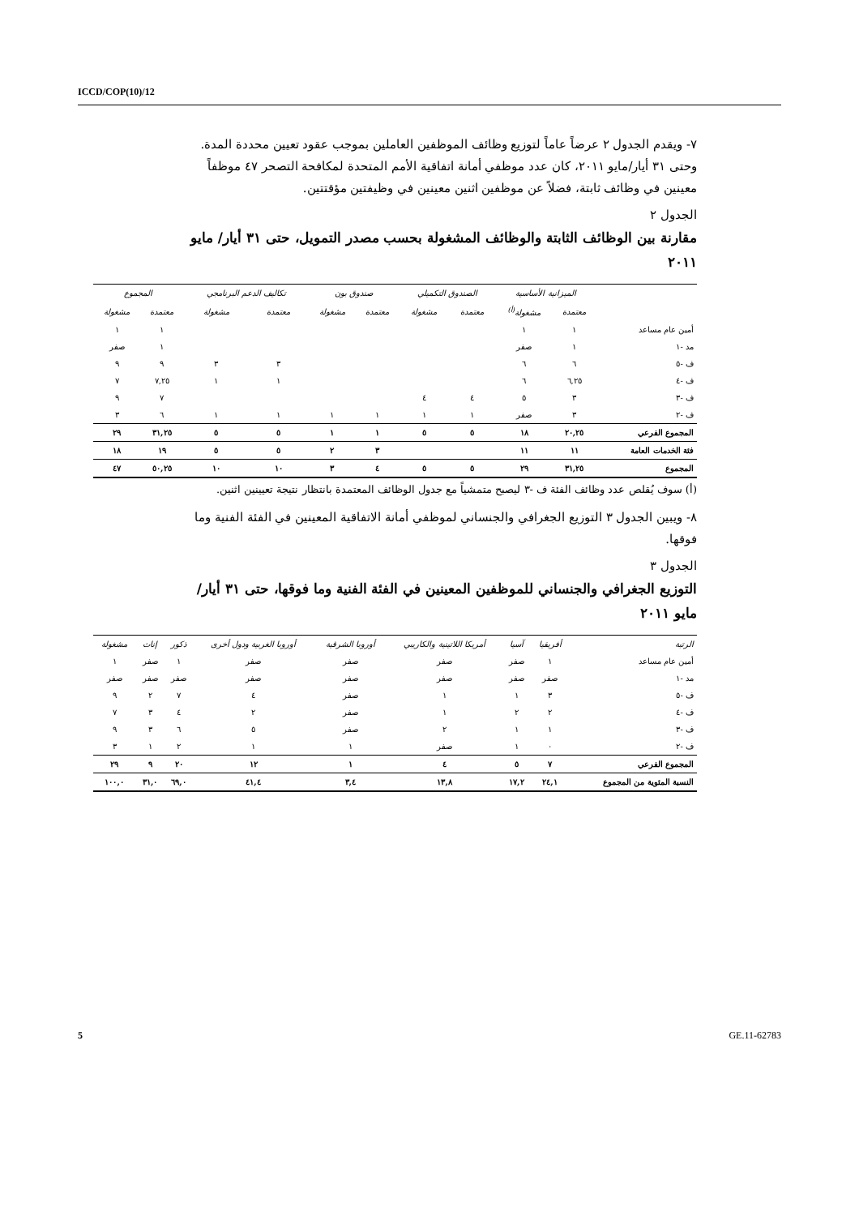ICCD/COP(10)/12
٧- ويقدم الجدول ٢ عرضاً عاماً لتوزيع وظائف الموظفين العاملين بموجب عقود تعيين محددة المدة. وحتى ٣١ أيار/مايو ٢٠١١، كان عدد موظفي أمانة اتفاقية الأمم المتحدة لمكافحة التصحر ٤٧ موظفاً معينين في وظائف ثابتة، فضلاً عن موظفين اثنين معينين في وظيفتين مؤقتتين.
الجدول ٢
مقارنة بين الوظائف الثابتة والوظائف المشغولة بحسب مصدر التمويل، حتى ٣١ أيار/ مايو ٢٠١١
| | الميزانية الأساسية | | الصندوق التكميلي | | صندوق بون | | تكاليف الدعم البرنامجي | | المجموع | |
| --- | --- | --- | --- | --- | --- | --- | --- | --- | --- | --- |
| | معتمدة | مشغولة<sup>(أ)</sup> | معتمدة | مشغولة | معتمدة | مشغولة | معتمدة | مشغولة | معتمدة | مشغولة |
| أمين عام مساعد | ١ | ١ | | | | | | | ١ | ١ |
| مد -١ | ١ | صفر | | | | | | | ١ | صفر |
| ف -٥ | ٦ | ٦ | | | | | ٣ | ٣ | ٩ | ٩ |
| ف -٤ | ٦,٢٥ | ٦ | | | | | ١ | ١ | ٧,٢٥ | ٧ |
| ف -٣ | ٣ | ٥ | ٤ | ٤ | | | | | ٧ | ٩ |
| ف -٢ | ٣ | صفر | ١ | ١ | ١ | ١ | ١ | ١ | ٦ | ٣ |
| المجموع الفرعي | ٢٠,٢٥ | ١٨ | ٥ | ٥ | ١ | ١ | ٥ | ٥ | ٣١,٢٥ | ٢٩ |
| فئة الخدمات العامة | ١١ | ١١ | | | ٣ | ٢ | ٥ | ٥ | ١٩ | ١٨ |
| المجموع | ٣١,٢٥ | ٢٩ | ٥ | ٥ | ٤ | ٣ | ١٠ | ١٠ | ٥٠,٢٥ | ٤٧ |
(أ) سوف يُقلص عدد وظائف الفئة ف -٣ ليصبح متمشياً مع جدول الوظائف المعتمدة بانتظار نتيجة تعيينين اثنين.
٨- ويبين الجدول ٣ التوزيع الجغرافي والجنساني لموظفي أمانة الاتفاقية المعينين في الفئة الفنية وما فوقها.
الجدول ٣
التوزيع الجغرافي والجنساني للموظفين المعينين في الفئة الفنية وما فوقها، حتى ٣١ أيار/مايو ٢٠١١
| الرتبة | أفريقيا | آسيا | أمريكا اللاتينية والكاريبي | أوروبا الشرقية | أوروبا الغربية ودول أخرى | ذكور | إناث | مشغولة |
| --- | --- | --- | --- | --- | --- | --- | --- | --- |
| أمين عام مساعد | ١ | صفر | صفر | صفر | صفر | ١ | صفر | ١ |
| مد -١ | صفر | صفر | صفر | صفر | صفر | صفر | صفر | صفر |
| ف -٥ | ٣ | ١ | ١ | صفر | ٤ | ٧ | ٢ | ٩ |
| ف -٤ | ٢ | ٢ | ١ | صفر | ٢ | ٤ | ٣ | ٧ |
| ف -٣ | ١ | ١ | ٢ | صفر | ٥ | ٦ | ٣ | ٩ |
| ف -٢ | ٠ | ١ | صفر | ١ | ١ | ٢ | ١ | ٣ |
| المجموع الفرعي | ٧ | ٥ | ٤ | ١ | ١٢ | ٢٠ | ٩ | ٢٩ |
| النسبة المئوية من المجموع | ٢٤,١ | ١٧,٢ | ١٣,٨ | ٣,٤ | ٤١,٤ | ٦٩,٠ | ٣١,٠ | ١٠٠,٠ |
5 GE.11-62783